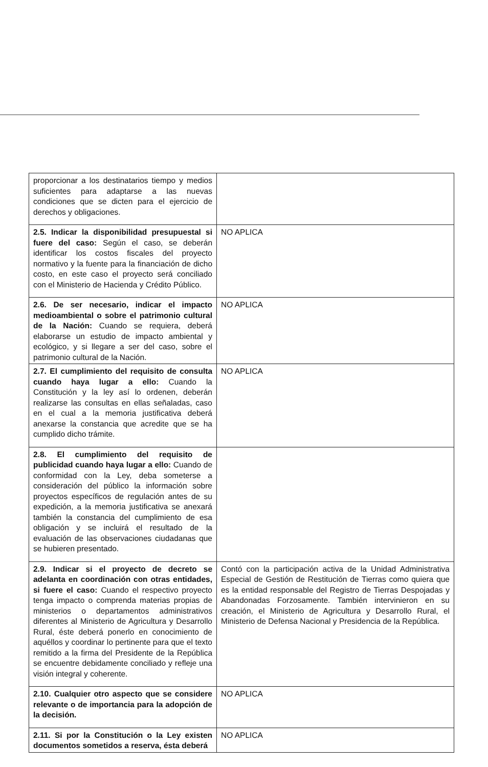| proporcionar a los destinatarios tiempo y medios suficientes para adaptarse a las nuevas condiciones que se dicten para el ejercicio de derechos y obligaciones. | |
| 2.5. Indicar la disponibilidad presupuestal si fuere del caso: Según el caso, se deberán identificar los costos fiscales del proyecto normativo y la fuente para la financiación de dicho costo, en este caso el proyecto será conciliado con el Ministerio de Hacienda y Crédito Público. | NO APLICA |
| 2.6. De ser necesario, indicar el impacto medioambiental o sobre el patrimonio cultural de la Nación: Cuando se requiera, deberá elaborarse un estudio de impacto ambiental y ecológico, y si llegare a ser del caso, sobre el patrimonio cultural de la Nación. | NO APLICA |
| 2.7. El cumplimiento del requisito de consulta cuando haya lugar a ello: Cuando la Constitución y la ley así lo ordenen, deberán realizarse las consultas en ellas señaladas, caso en el cual a la memoria justificativa deberá anexarse la constancia que acredite que se ha cumplido dicho trámite. | NO APLICA |
| 2.8. El cumplimiento del requisito de publicidad cuando haya lugar a ello: Cuando de conformidad con la Ley, deba someterse a consideración del público la información sobre proyectos específicos de regulación antes de su expedición, a la memoria justificativa se anexará también la constancia del cumplimiento de esa obligación y se incluirá el resultado de la evaluación de las observaciones ciudadanas que se hubieren presentado. | |
| 2.9. Indicar si el proyecto de decreto se adelanta en coordinación con otras entidades, si fuere el caso: Cuando el respectivo proyecto tenga impacto o comprenda materias propias de ministerios o departamentos administrativos diferentes al Ministerio de Agricultura y Desarrollo Rural, éste deberá ponerlo en conocimiento de aquéllos y coordinar lo pertinente para que el texto remitido a la firma del Presidente de la República se encuentre debidamente conciliado y refleje una visión integral y coherente. | Contó con la participación activa de la Unidad Administrativa Especial de Gestión de Restitución de Tierras como quiera que es la entidad responsable del Registro de Tierras Despojadas y Abandonadas Forzosamente. También intervinieron en su creación, el Ministerio de Agricultura y Desarrollo Rural, el Ministerio de Defensa Nacional y Presidencia de la República. |
| 2.10. Cualquier otro aspecto que se considere relevante o de importancia para la adopción de la decisión. | NO APLICA |
| 2.11. Si por la Constitución o la Ley existen documentos sometidos a reserva, ésta deberá | NO APLICA |